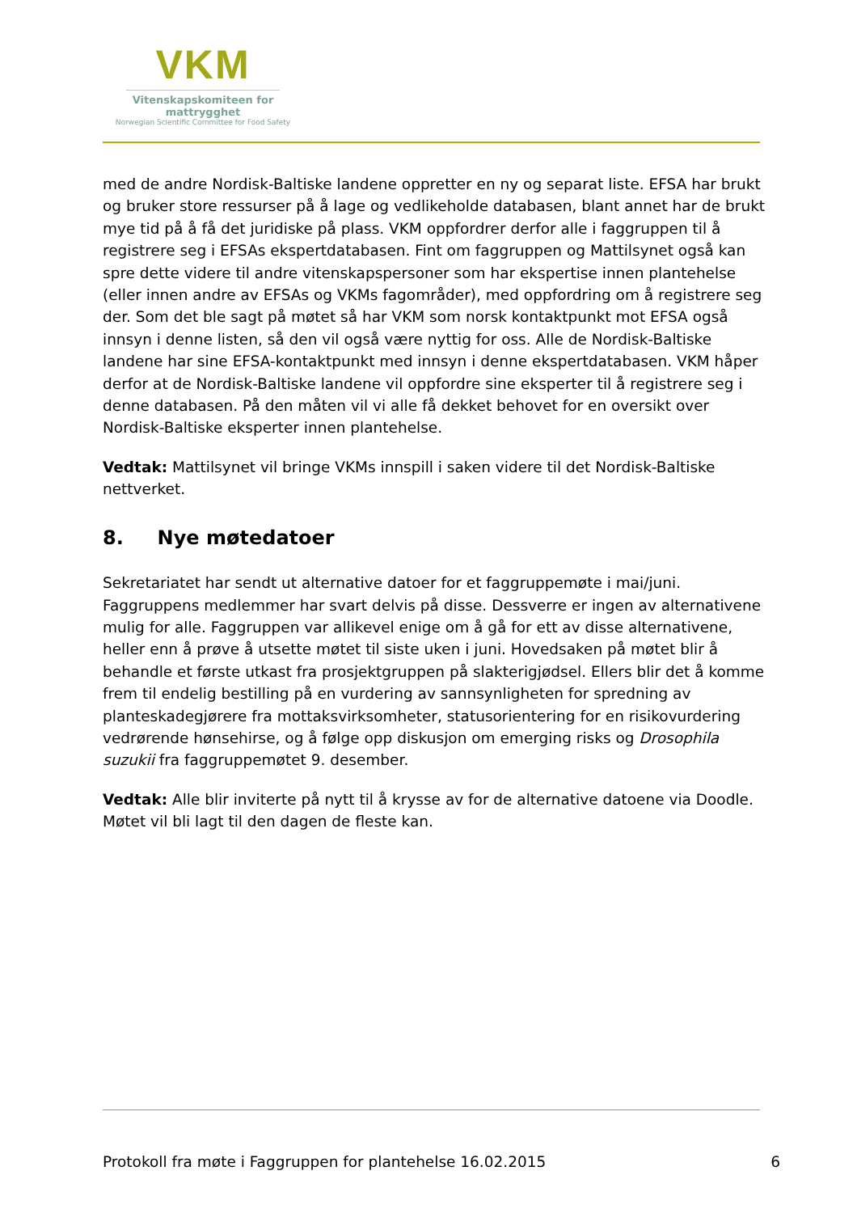VKM
Vitenskapskomiteen for mattrygghet
Norwegian Scientific Committee for Food Safety
med de andre Nordisk-Baltiske landene oppretter en ny og separat liste. EFSA har brukt og bruker store ressurser på å lage og vedlikeholde databasen, blant annet har de brukt mye tid på å få det juridiske på plass. VKM oppfordrer derfor alle i faggruppen til å registrere seg i EFSAs ekspertdatabasen. Fint om faggruppen og Mattilsynet også kan spre dette videre til andre vitenskapspersoner som har ekspertise innen plantehelse (eller innen andre av EFSAs og VKMs fagområder), med oppfordring om å registrere seg der. Som det ble sagt på møtet så har VKM som norsk kontaktpunkt mot EFSA også innsyn i denne listen, så den vil også være nyttig for oss. Alle de Nordisk-Baltiske landene har sine EFSA-kontaktpunkt med innsyn i denne ekspertdatabasen. VKM håper derfor at de Nordisk-Baltiske landene vil oppfordre sine eksperter til å registrere seg i denne databasen. På den måten vil vi alle få dekket behovet for en oversikt over Nordisk-Baltiske eksperter innen plantehelse.
Vedtak: Mattilsynet vil bringe VKMs innspill i saken videre til det Nordisk-Baltiske nettverket.
8. Nye møtedatoer
Sekretariatet har sendt ut alternative datoer for et faggruppemøte i mai/juni. Faggruppens medlemmer har svart delvis på disse. Dessverre er ingen av alternativene mulig for alle. Faggruppen var allikevel enige om å gå for ett av disse alternativene, heller enn å prøve å utsette møtet til siste uken i juni. Hovedsaken på møtet blir å behandle et første utkast fra prosjektgruppen på slakterigjødsel. Ellers blir det å komme frem til endelig bestilling på en vurdering av sannsynligheten for spredning av planteskadegjørere fra mottaksvirksomheter, statusorientering for en risikovurdering vedrørende hønsehirse, og å følge opp diskusjon om emerging risks og Drosophila suzukii fra faggruppemøtet 9. desember.
Vedtak: Alle blir inviterte på nytt til å krysse av for de alternative datoene via Doodle. Møtet vil bli lagt til den dagen de fleste kan.
Protokoll fra møte i Faggruppen for plantehelse 16.02.2015 6